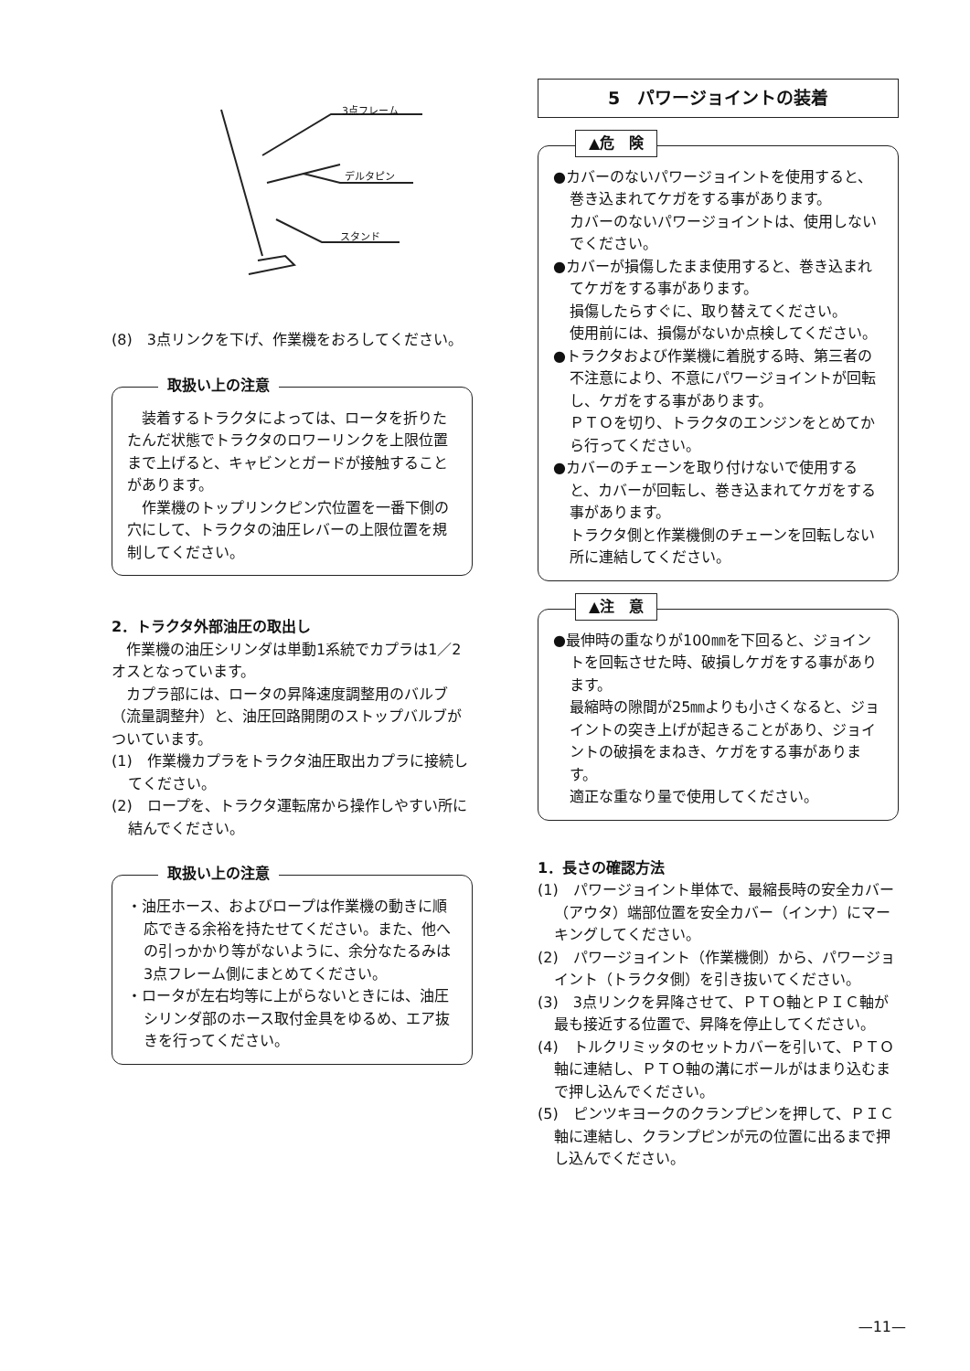3点フレーム
デルタピン
スタンド
(8)　3点リンクを下げ、作業機をおろしてください。
取扱い上の注意
　装着するトラクタによっては、ロータを折りたたんだ状態でトラクタのロワーリンクを上限位置まで上げると、キャビンとガードが接触することがあります。
　作業機のトップリンクピン穴位置を一番下側の穴にして、トラクタの油圧レバーの上限位置を規制してください。
2．トラクタ外部油圧の取出し
　作業機の油圧シリンダは単動1系統でカプラは1／2オスとなっています。
　カプラ部には、ロータの昇降速度調整用のバルブ（流量調整弁）と、油圧回路開閉のストップバルブがついています。
(1)　作業機カプラをトラクタ油圧取出カプラに接続してください。
(2)　ロープを、トラクタ運転席から操作しやすい所に結んでください。
取扱い上の注意
・油圧ホース、およびロープは作業機の動きに順応できる余裕を持たせてください。また、他への引っかかり等がないように、余分なたるみは3点フレーム側にまとめてください。
・ロータが左右均等に上がらないときには、油圧シリンダ部のホース取付金具をゆるめ、エア抜きを行ってください。
5　パワージョイントの装着
▲危　険
●カバーのないパワージョイントを使用すると、巻き込まれてケガをする事があります。
カバーのないパワージョイントは、使用しないでください。
●カバーが損傷したまま使用すると、巻き込まれてケガをする事があります。
損傷したらすぐに、取り替えてください。
使用前には、損傷がないか点検してください。
●トラクタおよび作業機に着脱する時、第三者の不注意により、不意にパワージョイントが回転し、ケガをする事があります。
ＰＴＯを切り、トラクタのエンジンをとめてから行ってください。
●カバーのチェーンを取り付けないで使用すると、カバーが回転し、巻き込まれてケガをする事があります。
トラクタ側と作業機側のチェーンを回転しない所に連結してください。
▲注　意
●最伸時の重なりが100㎜を下回ると、ジョイントを回転させた時、破損しケガをする事があります。
最縮時の隙間が25㎜よりも小さくなると、ジョイントの突き上げが起きることがあり、ジョイントの破損をまねき、ケガをする事があります。
適正な重なり量で使用してください。
1．長さの確認方法
(1)　パワージョイント単体で、最縮長時の安全カバー（アウタ）端部位置を安全カバー（インナ）にマーキングしてください。
(2)　パワージョイント（作業機側）から、パワージョイント（トラクタ側）を引き抜いてください。
(3)　3点リンクを昇降させて、ＰＴＯ軸とＰＩＣ軸が最も接近する位置で、昇降を停止してください。
(4)　トルクリミッタのセットカバーを引いて、ＰＴＯ軸に連結し、ＰＴＯ軸の溝にボールがはまり込むまで押し込んでください。
(5)　ピンツキヨークのクランプピンを押して、ＰＩＣ軸に連結し、クランプピンが元の位置に出るまで押し込んでください。
—11—